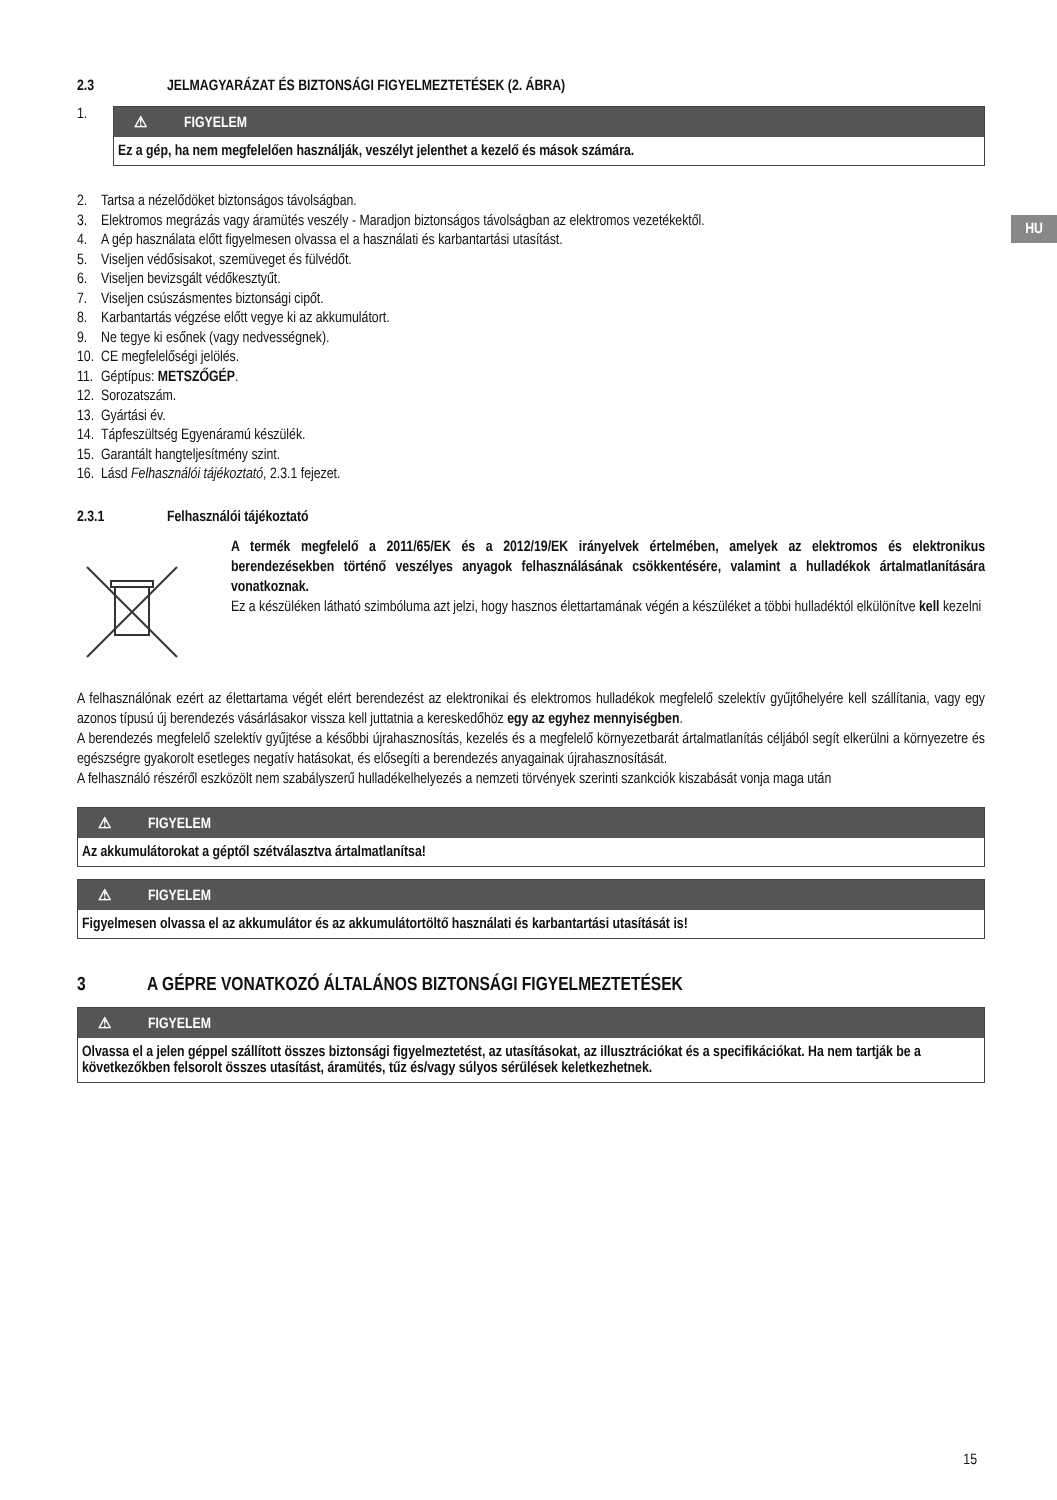HU
2.3 JELMAGYARÁZAT ÉS BIZTONSÁGI FIGYELMEZTETÉSEK (2. ÁBRA)
1.
⚠ FIGYELEM
Ez a gép, ha nem megfelelően használják, veszélyt jelenthet a kezelő és mások számára.
2. Tartsa a nézelődöket biztonságos távolságban.
3. Elektromos megrázás vagy áramütés veszély - Maradjon biztonságos távolságban az elektromos vezetékektől.
4. A gép használata előtt figyelmesen olvassa el a használati és karbantartási utasítást.
5. Viseljen védősisakot, szemüveget és fülvédőt.
6. Viseljen bevizsgált védőkesztyűt.
7. Viseljen csúszásmentes biztonsági cipőt.
8. Karbantartás végzése előtt vegye ki az akkumulátort.
9. Ne tegye ki esőnek (vagy nedvességnek).
10. CE megfelelőségi jelölés.
11. Géptípus: METSZŐGÉP.
12. Sorozatszám.
13. Gyártási év.
14. Tápfeszültség Egyenáramú készülék.
15. Garantált hangteljesítmény szint.
16. Lásd Felhasználói tájékoztató, 2.3.1 fejezet.
2.3.1 Felhasználói tájékoztató
A termék megfelelő a 2011/65/EK és a 2012/19/EK irányelvek értelmében, amelyek az elektromos és elektronikus berendezésekben történő veszélyes anyagok felhasználásának csökkentésére, valamint a hulladékok ártalmatlanítására vonatkoznak.
Ez a készüléken látható szimbóluma azt jelzi, hogy hasznos élettartamának végén a készüléket a többi hulladéktól elkülönítve kell kezelni
A felhasználónak ezért az élettartama végét elért berendezést az elektronikai és elektromos hulladékok megfelelő szelektív gyűjtőhelyére kell szállítania, vagy egy azonos típusú új berendezés vásárlásakor vissza kell juttatnia a kereskedőhöz egy az egyhez mennyiségben.
A berendezés megfelelő szelektív gyűjtése a későbbi újrahasznosítás, kezelés és a megfelelő környezetbarát ártalmatlanítás céljából segít elkerülni a környezetre és egészségre gyakorolt esetleges negatív hatásokat, és elősegíti a berendezés anyagainak újrahasznosítását.
A felhasználó részéről eszközölt nem szabályszerű hulladékelhelyezés a nemzeti törvények szerinti szankciók kiszabását vonja maga után
⚠ FIGYELEM
Az akkumulátorokat a géptől szétválasztva ártalmatlanítsa!
⚠ FIGYELEM
Figyelmesen olvassa el az akkumulátor és az akkumulátortöltő használati és karbantartási utasítását is!
3 A GÉPRE VONATKOZÓ ÁLTALÁNOS BIZTONSÁGI FIGYELMEZTETÉSEK
⚠ FIGYELEM
Olvassa el a jelen géppel szállított összes biztonsági figyelmeztetést, az utasításokat, az illusztrációkat és a specifikációkat. Ha nem tartják be a következőkben felsorolt összes utasítást, áramütés, tűz és/vagy súlyos sérülések keletkezhetnek.
15